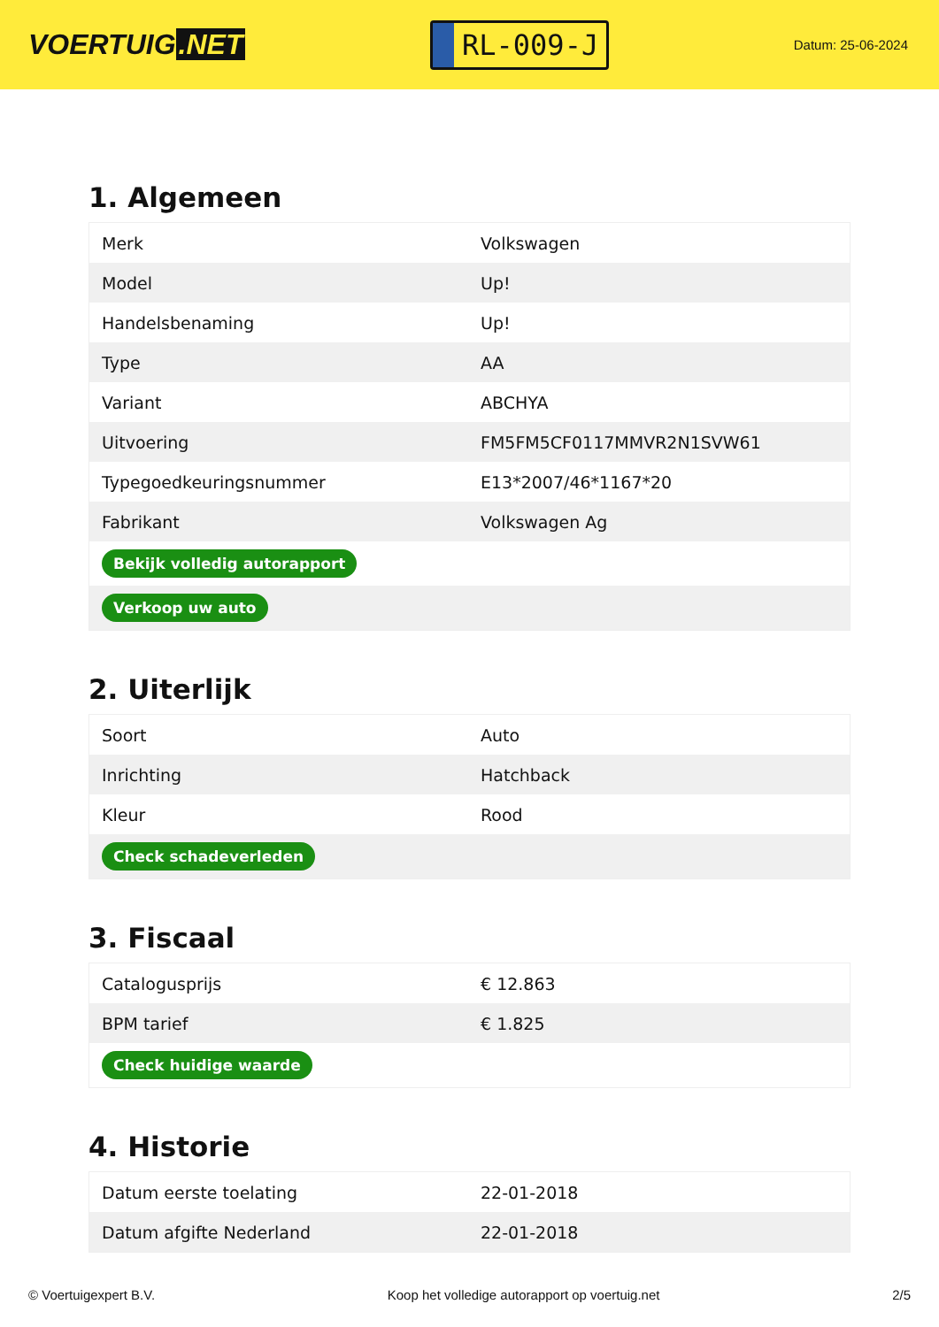VOERTUIG.NET
RL-009-J
Datum: 25-06-2024
1. Algemeen
| Merk | Volkswagen |
| Model | Up! |
| Handelsbenaming | Up! |
| Type | AA |
| Variant | ABCHYA |
| Uitvoering | FM5FM5CF0117MMVR2N1SVW61 |
| Typegoedkeuringsnummer | E13*2007/46*1167*20 |
| Fabrikant | Volkswagen Ag |
| Bekijk volledig autorapport | |
| Verkoop uw auto | |
2. Uiterlijk
| Soort | Auto |
| Inrichting | Hatchback |
| Kleur | Rood |
| Check schadeverleden | |
3. Fiscaal
| Catalogusprijs | € 12.863 |
| BPM tarief | € 1.825 |
| Check huidige waarde | |
4. Historie
| Datum eerste toelating | 22-01-2018 |
| Datum afgifte Nederland | 22-01-2018 |
© Voertuigexpert B.V. Koop het volledige autorapport op voertuig.net 2/5